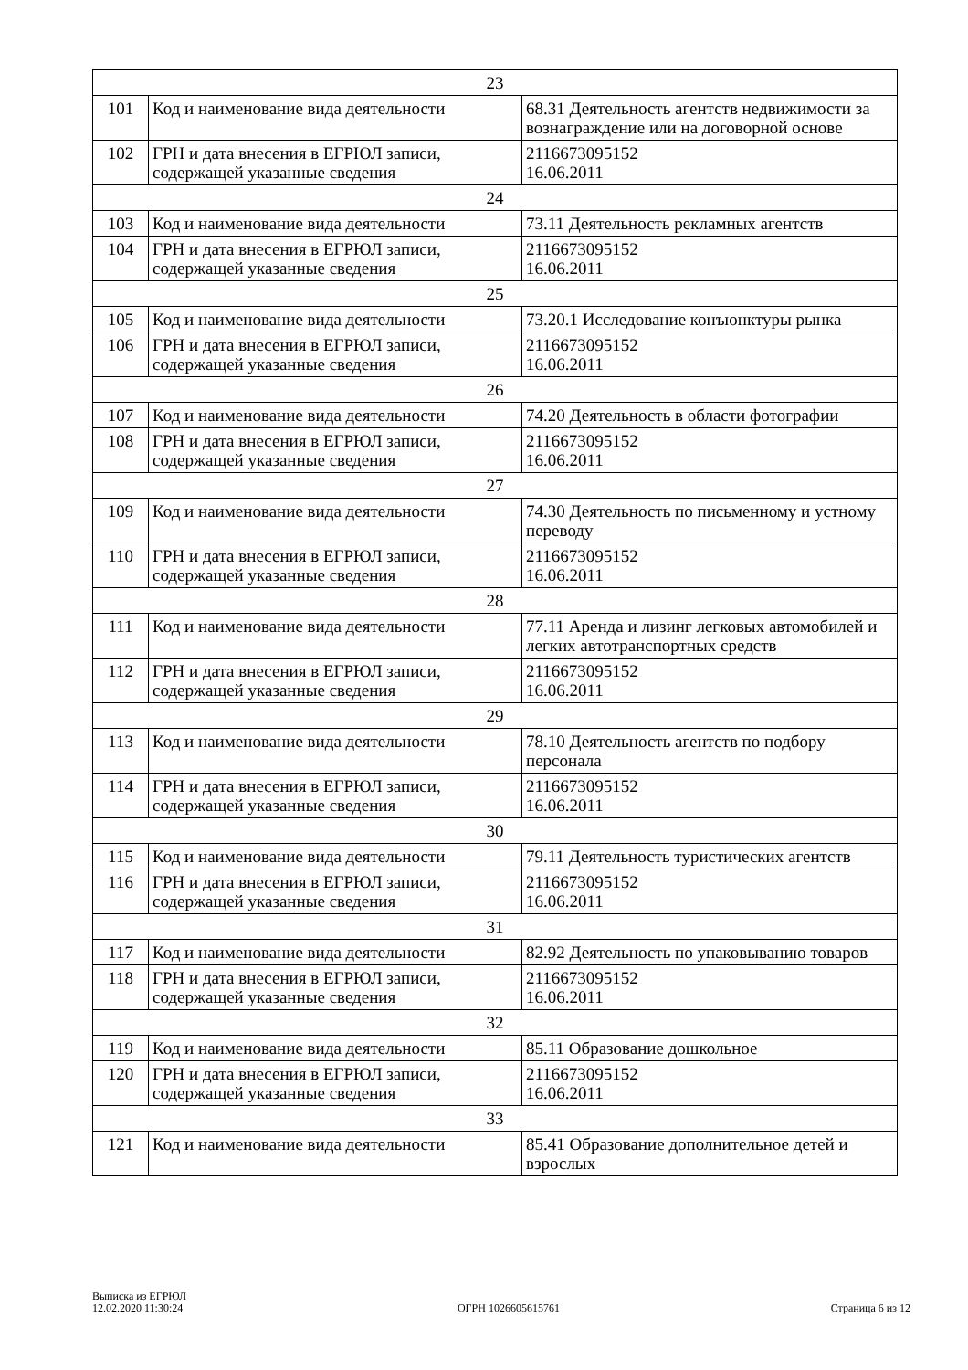| 23 | | |
| 101 | Код и наименование вида деятельности | 68.31 Деятельность агентств недвижимости за вознаграждение или на договорной основе |
| 102 | ГРН и дата внесения в ЕГРЮЛ записи, содержащей указанные сведения | 2116673095152 16.06.2011 |
| 24 | | |
| 103 | Код и наименование вида деятельности | 73.11 Деятельность рекламных агентств |
| 104 | ГРН и дата внесения в ЕГРЮЛ записи, содержащей указанные сведения | 2116673095152 16.06.2011 |
| 25 | | |
| 105 | Код и наименование вида деятельности | 73.20.1 Исследование конъюнктуры рынка |
| 106 | ГРН и дата внесения в ЕГРЮЛ записи, содержащей указанные сведения | 2116673095152 16.06.2011 |
| 26 | | |
| 107 | Код и наименование вида деятельности | 74.20 Деятельность в области фотографии |
| 108 | ГРН и дата внесения в ЕГРЮЛ записи, содержащей указанные сведения | 2116673095152 16.06.2011 |
| 27 | | |
| 109 | Код и наименование вида деятельности | 74.30 Деятельность по письменному и устному переводу |
| 110 | ГРН и дата внесения в ЕГРЮЛ записи, содержащей указанные сведения | 2116673095152 16.06.2011 |
| 28 | | |
| 111 | Код и наименование вида деятельности | 77.11 Аренда и лизинг легковых автомобилей и легких автотранспортных средств |
| 112 | ГРН и дата внесения в ЕГРЮЛ записи, содержащей указанные сведения | 2116673095152 16.06.2011 |
| 29 | | |
| 113 | Код и наименование вида деятельности | 78.10 Деятельность агентств по подбору персонала |
| 114 | ГРН и дата внесения в ЕГРЮЛ записи, содержащей указанные сведения | 2116673095152 16.06.2011 |
| 30 | | |
| 115 | Код и наименование вида деятельности | 79.11 Деятельность туристических агентств |
| 116 | ГРН и дата внесения в ЕГРЮЛ записи, содержащей указанные сведения | 2116673095152 16.06.2011 |
| 31 | | |
| 117 | Код и наименование вида деятельности | 82.92 Деятельность по упаковыванию товаров |
| 118 | ГРН и дата внесения в ЕГРЮЛ записи, содержащей указанные сведения | 2116673095152 16.06.2011 |
| 32 | | |
| 119 | Код и наименование вида деятельности | 85.11 Образование дошкольное |
| 120 | ГРН и дата внесения в ЕГРЮЛ записи, содержащей указанные сведения | 2116673095152 16.06.2011 |
| 33 | | |
| 121 | Код и наименование вида деятельности | 85.41 Образование дополнительное детей и взрослых |
Выписка из ЕГРЮЛ
12.02.2020 11:30:24
ОГРН 1026605615761
Страница 6 из 12